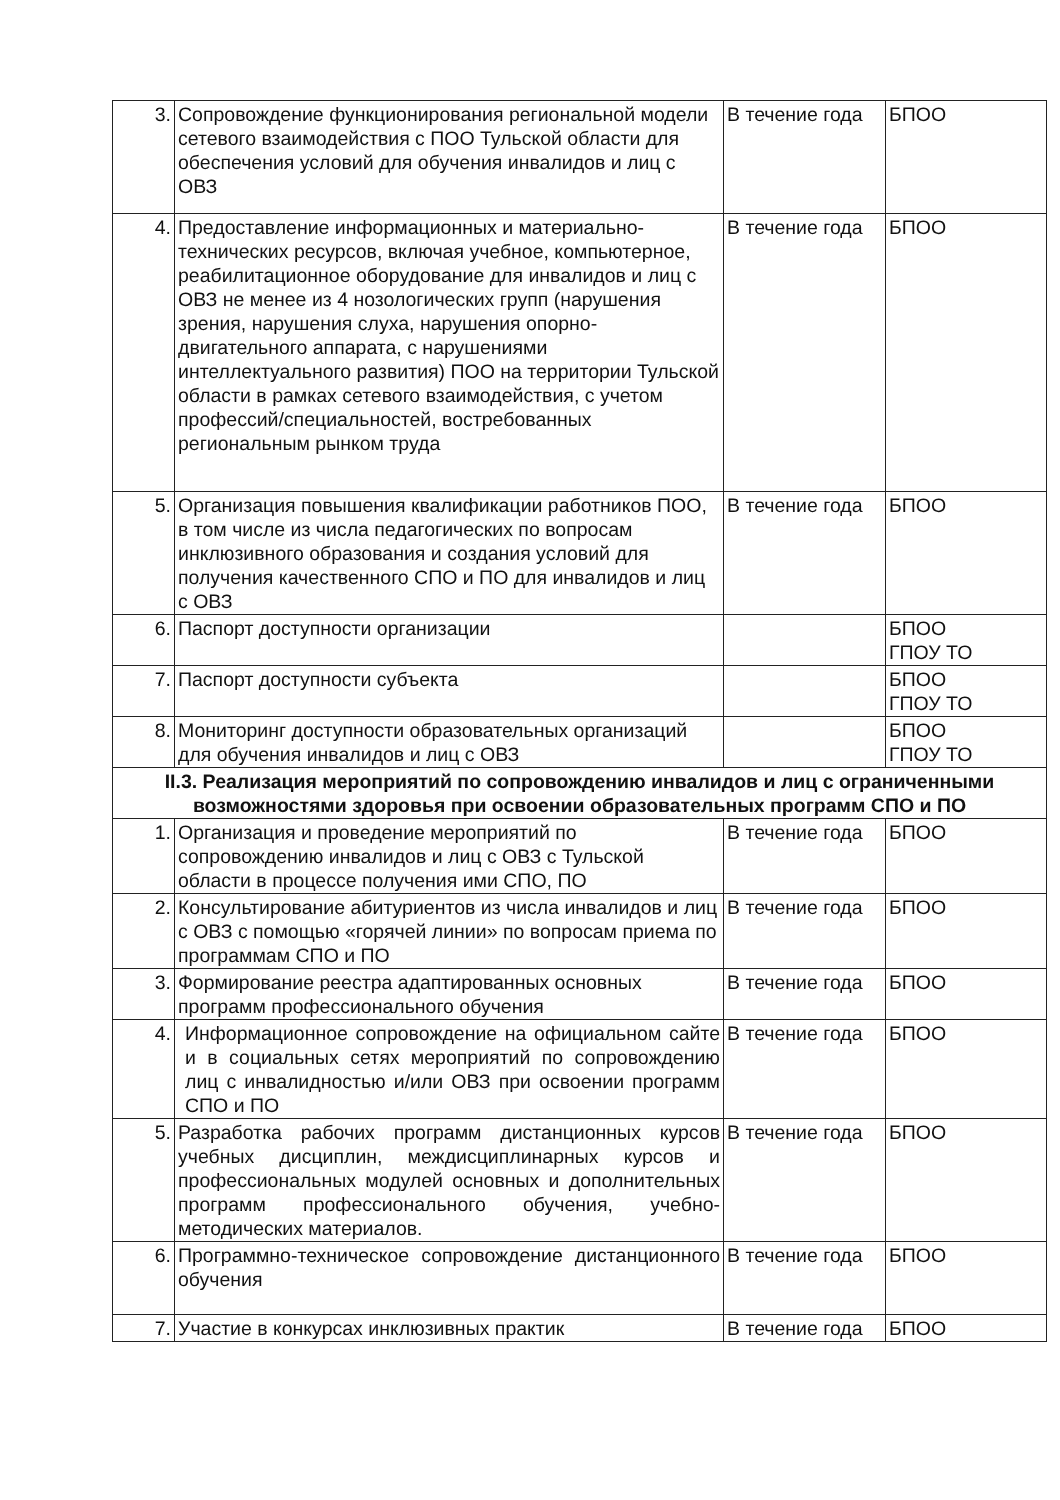| 3. | Сопровождение функционирования региональной модели сетевого взаимодействия с ПОО Тульской области для обеспечения условий для обучения инвалидов и лиц с ОВЗ | В течение года | БПОО |
| 4. | Предоставление информационных и материально-технических ресурсов, включая учебное, компьютерное, реабилитационное оборудование для инвалидов и лиц с ОВЗ не менее из 4 нозологических групп (нарушения зрения, нарушения слуха, нарушения опорно-двигательного аппарата, с нарушениями интеллектуального развития) ПОО на территории Тульской области в рамках сетевого взаимодействия, с учетом профессий/специальностей, востребованных региональным рынком труда | В течение года | БПОО |
| 5. | Организация повышения квалификации работников ПОО, в том числе из числа педагогических по вопросам инклюзивного образования и создания условий для получения качественного СПО и ПО для инвалидов и лиц с ОВЗ | В течение года | БПОО |
| 6. | Паспорт доступности организации | | БПОО ГПОУ ТО |
| 7. | Паспорт доступности субъекта | | БПОО ГПОУ ТО |
| 8. | Мониторинг доступности образовательных организаций для обучения инвалидов и лиц с ОВЗ | | БПОО ГПОУ ТО |
| II.3. Реализация мероприятий по сопровождению инвалидов и лиц с ограниченными возможностями здоровья при освоении образовательных программ СПО и ПО | | | |
| 1. | Организация и проведение мероприятий по сопровождению инвалидов и лиц с ОВЗ с Тульской области в процессе получения ими СПО, ПО | В течение года | БПОО |
| 2. | Консультирование абитуриентов из числа инвалидов и лиц с ОВЗ с помощью «горячей линии» по вопросам приема по программам СПО и ПО | В течение года | БПОО |
| 3. | Формирование реестра адаптированных основных программ профессионального обучения | В течение года | БПОО |
| 4. | Информационное сопровождение на официальном сайте и в социальных сетях мероприятий по сопровождению лиц с инвалидностью и/или ОВЗ при освоении программ СПО и ПО | В течение года | БПОО |
| 5. | Разработка рабочих программ дистанционных курсов учебных дисциплин, междисциплинарных курсов и профессиональных модулей основных и дополнительных программ профессионального обучения, учебно-методических материалов. | В течение года | БПОО |
| 6. | Программно-техническое сопровождение дистанционного обучения | В течение года | БПОО |
| 7. | Участие в конкурсах инклюзивных практик | В течение года | БПОО |